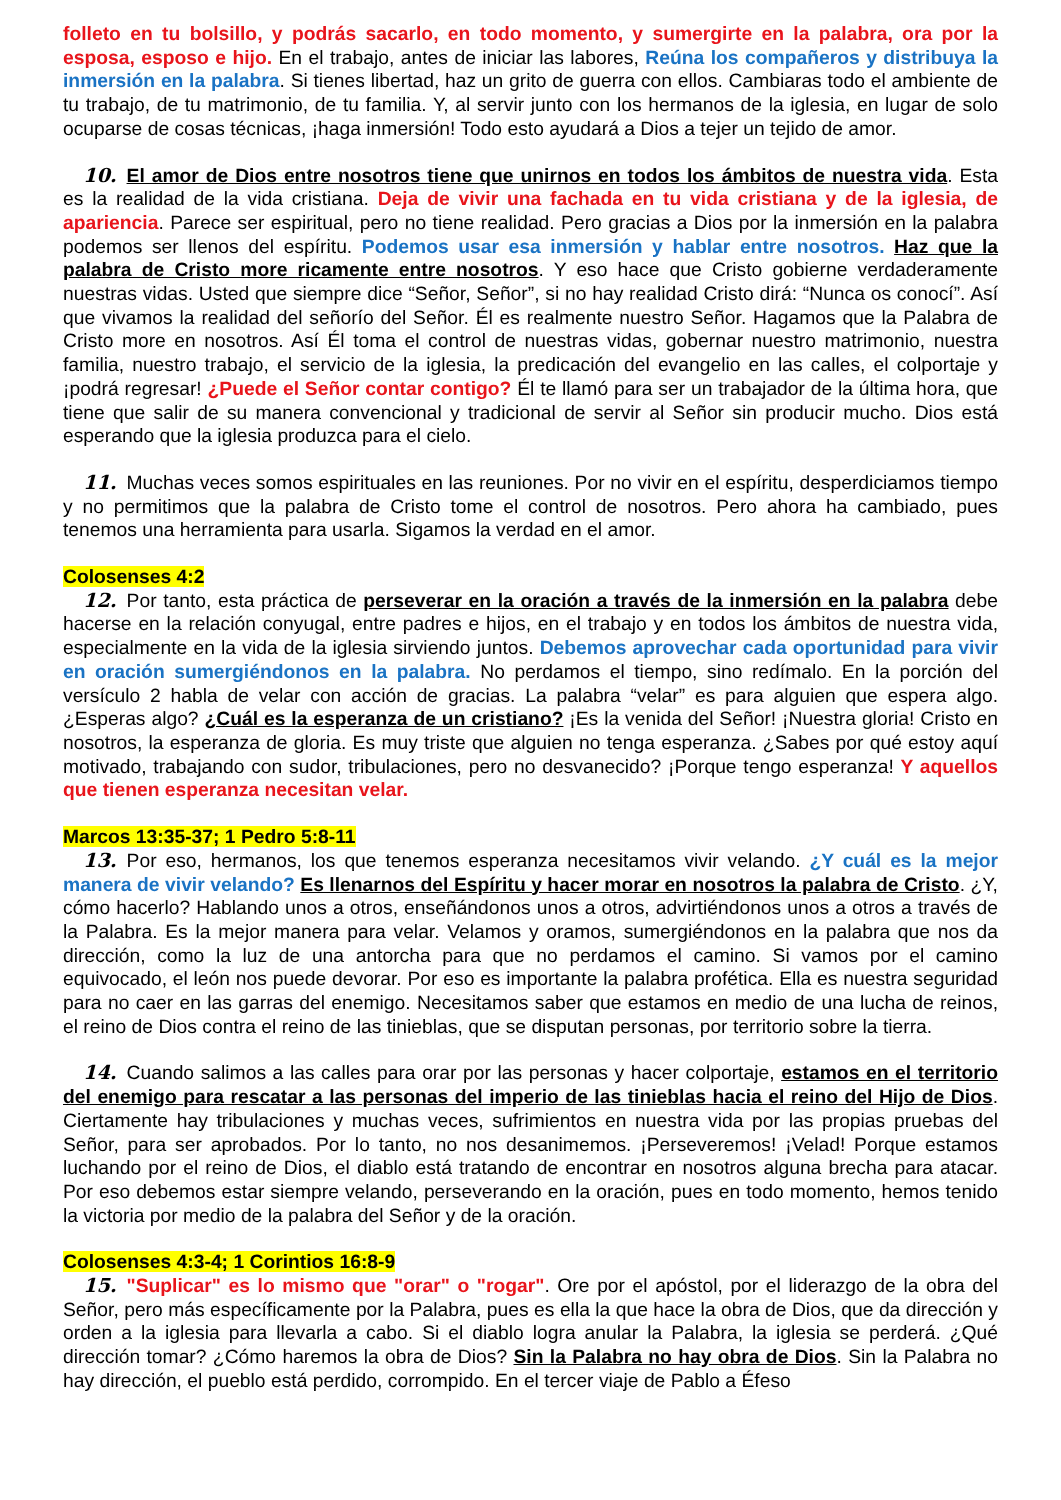folleto en tu bolsillo, y podrás sacarlo, en todo momento, y sumergirte en la palabra, ora por la esposa, esposo e hijo. En el trabajo, antes de iniciar las labores, Reúna los compañeros y distribuya la inmersión en la palabra. Si tienes libertad, haz un grito de guerra con ellos. Cambiaras todo el ambiente de tu trabajo, de tu matrimonio, de tu familia. Y, al servir junto con los hermanos de la iglesia, en lugar de solo ocuparse de cosas técnicas, ¡haga inmersión! Todo esto ayudará a Dios a tejer un tejido de amor.
10. El amor de Dios entre nosotros tiene que unirnos en todos los ámbitos de nuestra vida. Esta es la realidad de la vida cristiana. Deja de vivir una fachada en tu vida cristiana y de la iglesia, de apariencia. Parece ser espiritual, pero no tiene realidad. Pero gracias a Dios por la inmersión en la palabra podemos ser llenos del espíritu. Podemos usar esa inmersión y hablar entre nosotros. Haz que la palabra de Cristo more ricamente entre nosotros. Y eso hace que Cristo gobierne verdaderamente nuestras vidas. Usted que siempre dice “Señor, Señor”, si no hay realidad Cristo dirá: “Nunca os conocí”. Así que vivamos la realidad del señorío del Señor. Él es realmente nuestro Señor. Hagamos que la Palabra de Cristo more en nosotros. Así Él toma el control de nuestras vidas, gobernar nuestro matrimonio, nuestra familia, nuestro trabajo, el servicio de la iglesia, la predicación del evangelio en las calles, el colportaje y ¡podrá regresar! ¿Puede el Señor contar contigo? Él te llamó para ser un trabajador de la última hora, que tiene que salir de su manera convencional y tradicional de servir al Señor sin producir mucho. Dios está esperando que la iglesia produzca para el cielo.
11. Muchas veces somos espirituales en las reuniones. Por no vivir en el espíritu, desperdiciamos tiempo y no permitimos que la palabra de Cristo tome el control de nosotros. Pero ahora ha cambiado, pues tenemos una herramienta para usarla. Sigamos la verdad en el amor.
Colosenses 4:2
12. Por tanto, esta práctica de perseverar en la oración a través de la inmersión en la palabra debe hacerse en la relación conyugal, entre padres e hijos, en el trabajo y en todos los ámbitos de nuestra vida, especialmente en la vida de la iglesia sirviendo juntos. Debemos aprovechar cada oportunidad para vivir en oración sumergiéndonos en la palabra. No perdamos el tiempo, sino redímalo. En la porción del versículo 2 habla de velar con acción de gracias. La palabra “velar” es para alguien que espera algo. ¿Esperas algo? ¿Cuál es la esperanza de un cristiano? ¡Es la venida del Señor! ¡Nuestra gloria! Cristo en nosotros, la esperanza de gloria. Es muy triste que alguien no tenga esperanza. ¿Sabes por qué estoy aquí motivado, trabajando con sudor, tribulaciones, pero no desvanecido? ¡Porque tengo esperanza! Y aquellos que tienen esperanza necesitan velar.
Marcos 13:35-37; 1 Pedro 5:8-11
13. Por eso, hermanos, los que tenemos esperanza necesitamos vivir velando. ¿Y cuál es la mejor manera de vivir velando? Es llenarnos del Espíritu y hacer morar en nosotros la palabra de Cristo. ¿Y, cómo hacerlo? Hablando unos a otros, enseñándonos unos a otros, advirtiéndonos unos a otros a través de la Palabra. Es la mejor manera para velar. Velamos y oramos, sumergiéndonos en la palabra que nos da dirección, como la luz de una antorcha para que no perdamos el camino. Si vamos por el camino equivocado, el león nos puede devorar. Por eso es importante la palabra profética. Ella es nuestra seguridad para no caer en las garras del enemigo. Necesitamos saber que estamos en medio de una lucha de reinos, el reino de Dios contra el reino de las tinieblas, que se disputan personas, por territorio sobre la tierra.
14. Cuando salimos a las calles para orar por las personas y hacer colportaje, estamos en el territorio del enemigo para rescatar a las personas del imperio de las tinieblas hacia el reino del Hijo de Dios. Ciertamente hay tribulaciones y muchas veces, sufrimientos en nuestra vida por las propias pruebas del Señor, para ser aprobados. Por lo tanto, no nos desanimemos. ¡Perseveremos! ¡Velad! Porque estamos luchando por el reino de Dios, el diablo está tratando de encontrar en nosotros alguna brecha para atacar. Por eso debemos estar siempre velando, perseverando en la oración, pues en todo momento, hemos tenido la victoria por medio de la palabra del Señor y de la oración.
Colosenses 4:3-4; 1 Corintios 16:8-9
15. "Suplicar" es lo mismo que "orar" o "rogar". Ore por el apóstol, por el liderazgo de la obra del Señor, pero más específicamente por la Palabra, pues es ella la que hace la obra de Dios, que da dirección y orden a la iglesia para llevarla a cabo. Si el diablo logra anular la Palabra, la iglesia se perderá. ¿Qué dirección tomar? ¿Cómo haremos la obra de Dios? Sin la Palabra no hay obra de Dios. Sin la Palabra no hay dirección, el pueblo está perdido, corrompido. En el tercer viaje de Pablo a Éfeso